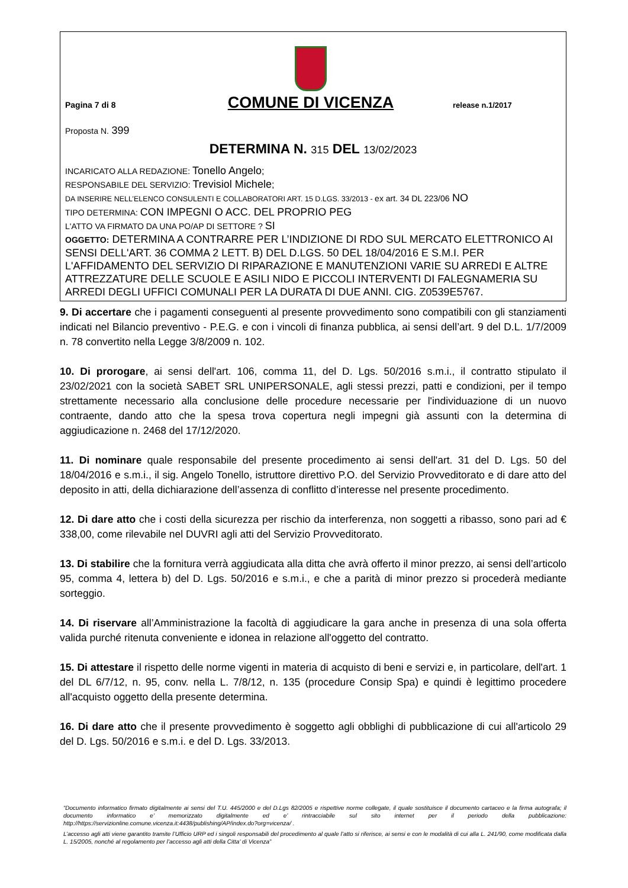Pagina 7 di 8
COMUNE DI VICENZA
release n.1/2017
Proposta N. 399
DETERMINA N. 315 DEL 13/02/2023
INCARICATO ALLA REDAZIONE: Tonello Angelo;
RESPONSABILE DEL SERVIZIO: Trevisiol Michele;
DA INSERIRE NELL’ELENCO CONSULENTI E COLLABORATORI ART. 15 D.LGS. 33/2013 - ex art. 34 DL 223/06 NO
TIPO DETERMINA: CON IMPEGNI O ACC. DEL PROPRIO PEG
L'ATTO VA FIRMATO DA UNA PO/AP DI SETTORE ? SI
OGGETTO: DETERMINA A CONTRARRE PER L’INDIZIONE DI RDO SUL MERCATO ELETTRONICO AI SENSI DELL'ART. 36 COMMA 2 LETT. B) DEL D.LGS. 50 DEL 18/04/2016 E S.M.I. PER L'AFFIDAMENTO DEL SERVIZIO DI RIPARAZIONE E MANUTENZIONI VARIE SU ARREDI E ALTRE ATTREZZATURE DELLE SCUOLE E ASILI NIDO E PICCOLI INTERVENTI DI FALEGNAMERIA SU ARREDI DEGLI UFFICI COMUNALI PER LA DURATA DI DUE ANNI. CIG. Z0539E5767.
9. Di accertare che i pagamenti conseguenti al presente provvedimento sono compatibili con gli stanziamenti indicati nel Bilancio preventivo - P.E.G. e con i vincoli di finanza pubblica, ai sensi dell’art. 9 del D.L. 1/7/2009 n. 78 convertito nella Legge 3/8/2009 n. 102.
10. Di prorogare, ai sensi dell'art. 106, comma 11, del D. Lgs. 50/2016 s.m.i., il contratto stipulato il 23/02/2021 con la società SABET SRL UNIPERSONALE, agli stessi prezzi, patti e condizioni, per il tempo strettamente necessario alla conclusione delle procedure necessarie per l'individuazione di un nuovo contraente, dando atto che la spesa trova copertura negli impegni già assunti con la determina di aggiudicazione n. 2468 del 17/12/2020.
11. Di nominare quale responsabile del presente procedimento ai sensi dell'art. 31 del D. Lgs. 50 del 18/04/2016 e s.m.i., il sig. Angelo Tonello, istruttore direttivo P.O. del Servizio Provveditorato e di dare atto del deposito in atti, della dichiarazione dell’assenza di conflitto d’interesse nel presente procedimento.
12. Di dare atto che i costi della sicurezza per rischio da interferenza, non soggetti a ribasso, sono pari ad € 338,00, come rilevabile nel DUVRI agli atti del Servizio Provveditorato.
13. Di stabilire che la fornitura verrà aggiudicata alla ditta che avrà offerto il minor prezzo, ai sensi dell’articolo 95, comma 4, lettera b) del D. Lgs. 50/2016 e s.m.i., e che a parità di minor prezzo si procederà mediante sorteggio.
14. Di riservare all’Amministrazione la facoltà di aggiudicare la gara anche in presenza di una sola offerta valida purché ritenuta conveniente e idonea in relazione all'oggetto del contratto.
15. Di attestare il rispetto delle norme vigenti in materia di acquisto di beni e servizi e, in particolare, dell'art. 1 del DL 6/7/12, n. 95, conv. nella L. 7/8/12, n. 135 (procedure Consip Spa) e quindi è legittimo procedere all'acquisto oggetto della presente determina.
16. Di dare atto che il presente provvedimento è soggetto agli obblighi di pubblicazione di cui all'articolo 29 del D. Lgs. 50/2016 e s.m.i. e del D. Lgs. 33/2013.
“Documento informatico firmato digitalmente ai sensi del T.U. 445/2000 e del D.Lgs 82/2005 e rispettive norme collegate, il quale sostituisce il documento cartaceo e la firma autografa; il documento informatico e’ memorizzato digitalmente ed e’ rintracciabile sul sito internet per il periodo della pubblicazione: http://https://servizionline.comune.vicenza.it:4438/publishing/AP/index.do?org=vicenza/ .
L’accesso agli atti viene garantito tramite l’Ufficio URP ed i singoli responsabili del procedimento al quale l’atto si riferisce, ai sensi e con le modalità di cui alla L. 241/90, come modificata dalla L. 15/2005, nonché al regolamento per l’accesso agli atti della Citta' di Vicenza”